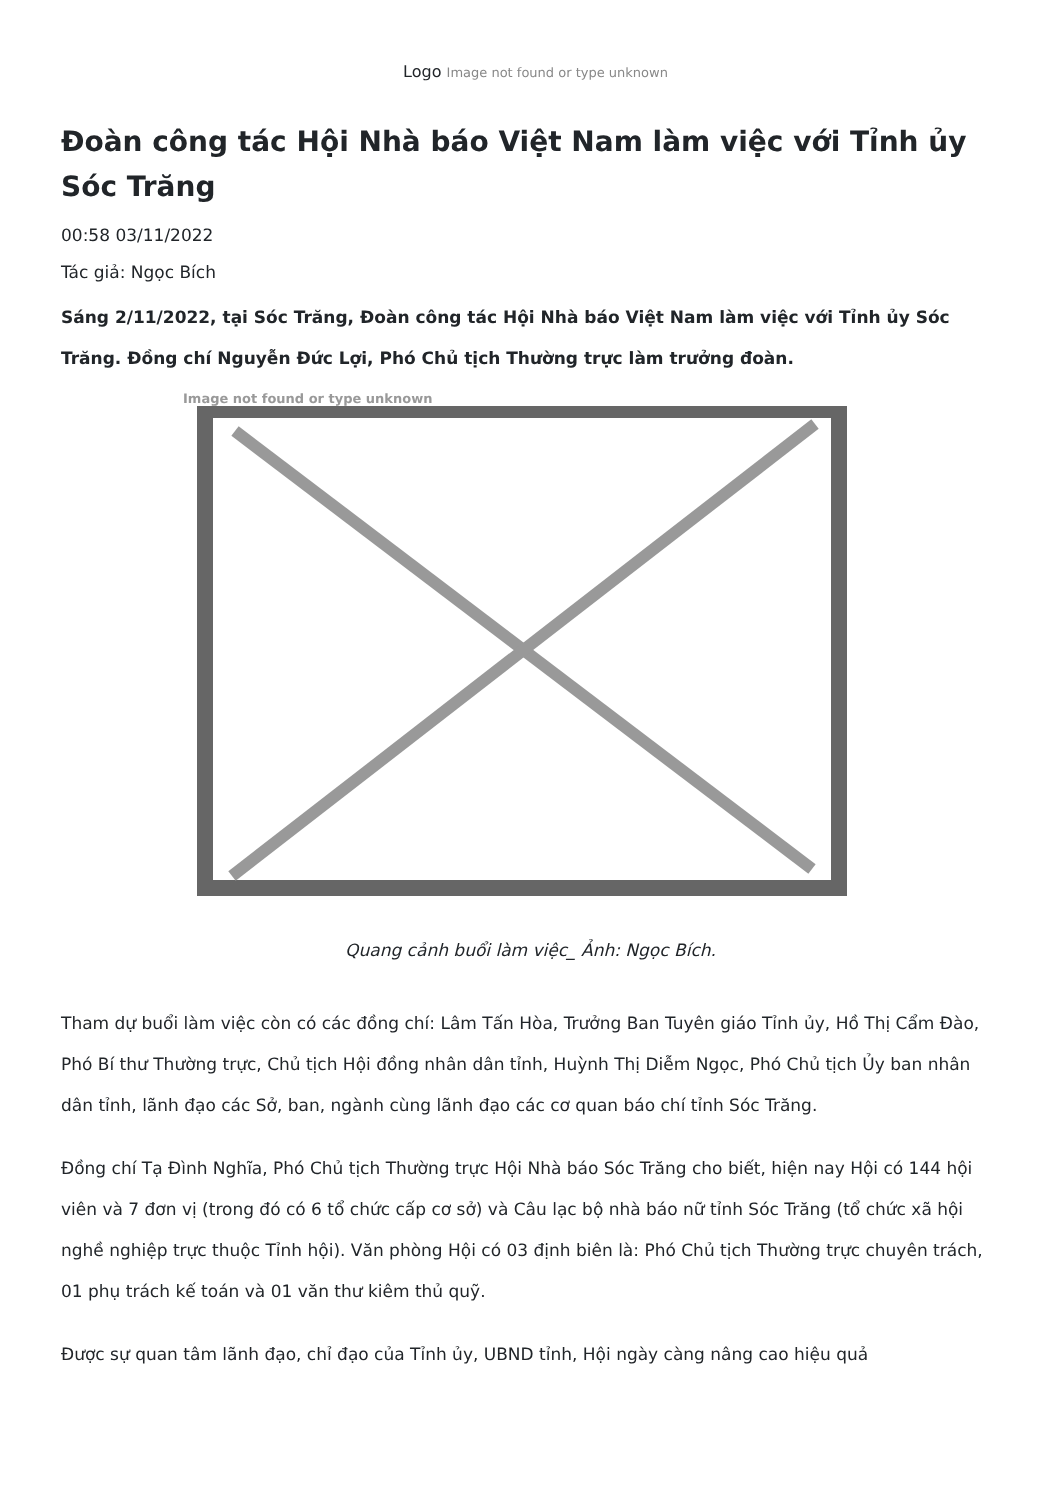Logo Image not found or type unknown
Đoàn công tác Hội Nhà báo Việt Nam làm việc với Tỉnh ủy Sóc Trăng
00:58 03/11/2022
Tác giả: Ngọc Bích
Sáng 2/11/2022, tại Sóc Trăng, Đoàn công tác Hội Nhà báo Việt Nam làm việc với Tỉnh ủy Sóc Trăng. Đồng chí Nguyễn Đức Lợi, Phó Chủ tịch Thường trực làm trưởng đoàn.
Image not found or type unknown
Quang cảnh buổi làm việc_ Ảnh: Ngọc Bích.
Tham dự buổi làm việc còn có các đồng chí: Lâm Tấn Hòa, Trưởng Ban Tuyên giáo Tỉnh ủy, Hồ Thị Cẩm Đào, Phó Bí thư Thường trực, Chủ tịch Hội đồng nhân dân tỉnh, Huỳnh Thị Diễm Ngọc, Phó Chủ tịch Ủy ban nhân dân tỉnh, lãnh đạo các Sở, ban, ngành cùng lãnh đạo các cơ quan báo chí tỉnh Sóc Trăng.
Đồng chí Tạ Đình Nghĩa, Phó Chủ tịch Thường trực Hội Nhà báo Sóc Trăng cho biết, hiện nay Hội có 144 hội viên và 7 đơn vị (trong đó có 6 tổ chức cấp cơ sở) và Câu lạc bộ nhà báo nữ tỉnh Sóc Trăng (tổ chức xã hội nghề nghiệp trực thuộc Tỉnh hội). Văn phòng Hội có 03 định biên là: Phó Chủ tịch Thường trực chuyên trách, 01 phụ trách kế toán và 01 văn thư kiêm thủ quỹ.
Được sự quan tâm lãnh đạo, chỉ đạo của Tỉnh ủy, UBND tỉnh, Hội ngày càng nâng cao hiệu quả